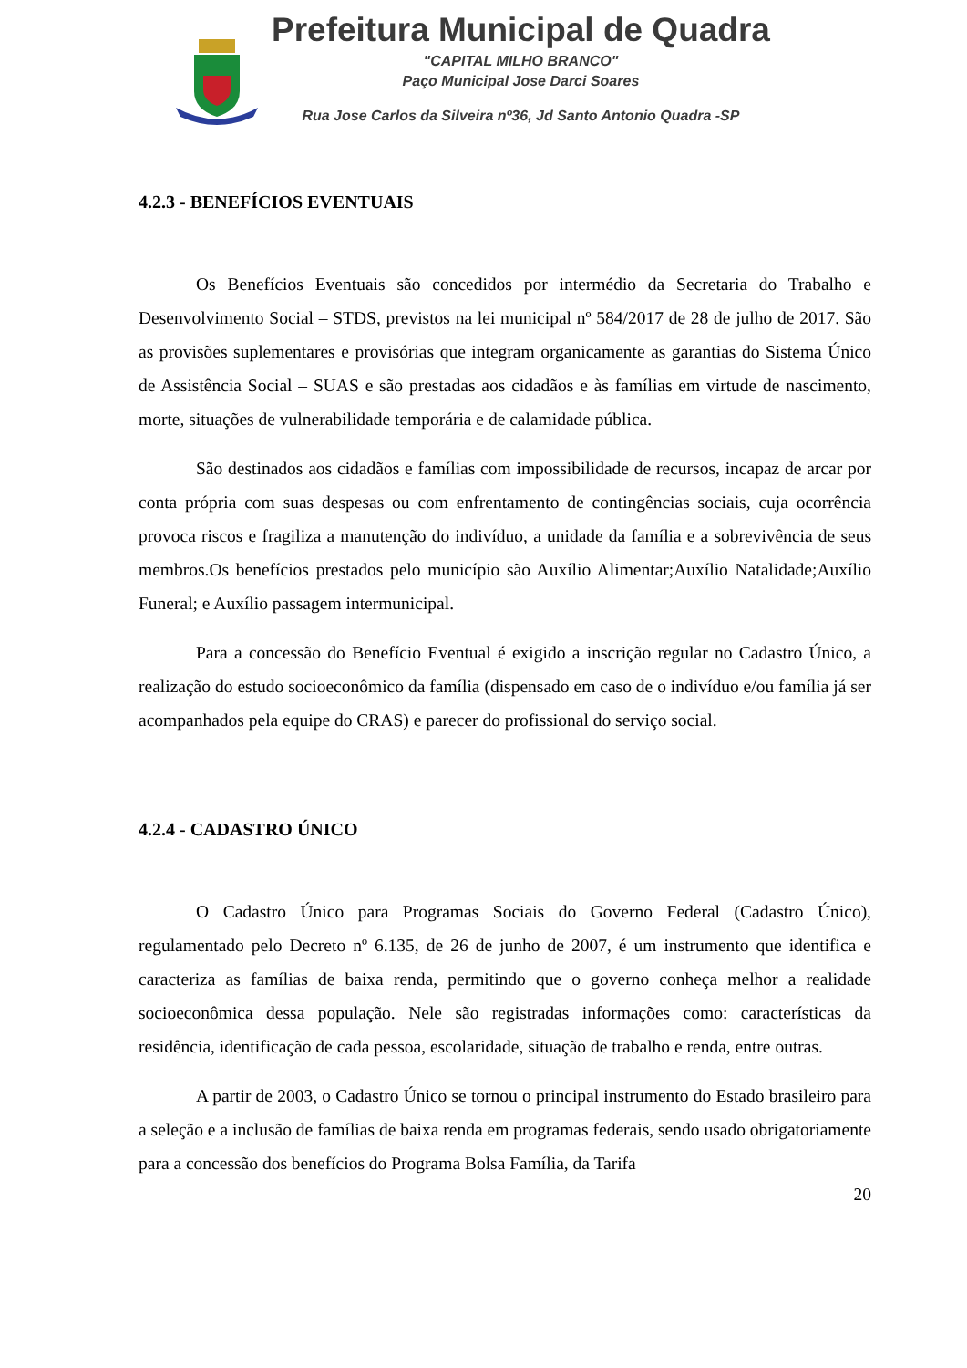Prefeitura Municipal de Quadra
"CAPITAL MILHO BRANCO"
Paço Municipal Jose Darci Soares
Rua Jose Carlos da Silveira nº36, Jd Santo Antonio Quadra -SP
4.2.3 - BENEFÍCIOS EVENTUAIS
Os Benefícios Eventuais são concedidos por intermédio da Secretaria do Trabalho e Desenvolvimento Social – STDS, previstos na lei municipal nº 584/2017 de 28 de julho de 2017. São as provisões suplementares e provisórias que integram organicamente as garantias do Sistema Único de Assistência Social – SUAS e são prestadas aos cidadãos e às famílias em virtude de nascimento, morte, situações de vulnerabilidade temporária e de calamidade pública.
São destinados aos cidadãos e famílias com impossibilidade de recursos, incapaz de arcar por conta própria com suas despesas ou com enfrentamento de contingências sociais, cuja ocorrência provoca riscos e fragiliza a manutenção do indivíduo, a unidade da família e a sobrevivência de seus membros.Os benefícios prestados pelo município são Auxílio Alimentar;Auxílio Natalidade;Auxílio Funeral; e Auxílio passagem intermunicipal.
Para a concessão do Benefício Eventual é exigido a inscrição regular no Cadastro Único, a realização do estudo socioeconômico da família (dispensado em caso de o indivíduo e/ou família já ser acompanhados pela equipe do CRAS) e parecer do profissional do serviço social.
4.2.4 - CADASTRO ÚNICO
O Cadastro Único para Programas Sociais do Governo Federal (Cadastro Único), regulamentado pelo Decreto nº 6.135, de 26 de junho de 2007, é um instrumento que identifica e caracteriza as famílias de baixa renda, permitindo que o governo conheça melhor a realidade socioeconômica dessa população. Nele são registradas informações como: características da residência, identificação de cada pessoa, escolaridade, situação de trabalho e renda, entre outras.
A partir de 2003, o Cadastro Único se tornou o principal instrumento do Estado brasileiro para a seleção e a inclusão de famílias de baixa renda em programas federais, sendo usado obrigatoriamente para a concessão dos benefícios do Programa Bolsa Família, da Tarifa
20